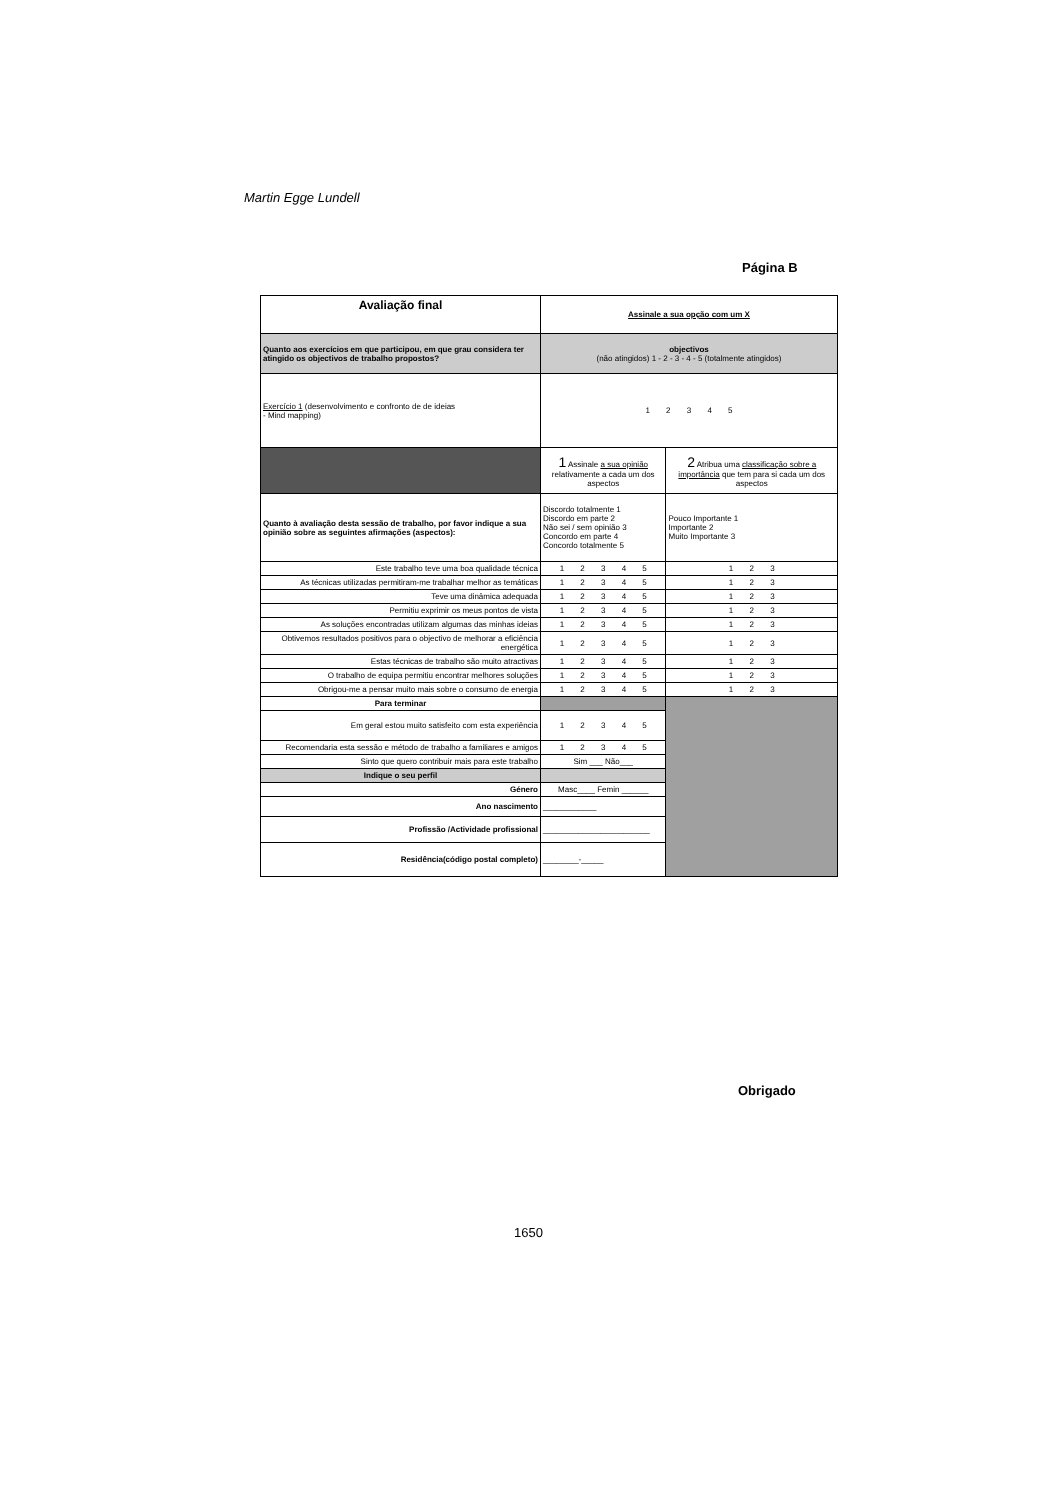Martin Egge Lundell
Página B
| Avaliação final | Assinale a sua opção com um X | |
| Quanto aos exercícios em que participou, em que grau considera ter atingido os objectivos de trabalho propostos? | objectivos (não atingidos) 1 - 2 - 3 - 4 - 5 (totalmente atingidos) | |
| Exercício 1 (desenvolvimento e confronto de de ideias - Mind mapping) | 1 2 3 4 5 | |
| | 1 Assinale a sua opinião relativamente a cada um dos aspectos | 2 Atribua uma classificação sobre a importância que tem para si cada um dos aspectos |
| Quanto à avaliação desta sessão de trabalho, por favor indique a sua opinião sobre as seguintes afirmações (aspectos): | Discordo totalmente 1 Discordo em parte 2 Não sei / sem opinião 3 Concordo em parte 4 Concordo totalmente 5 | Pouco Importante 1 Importante 2 Muito Importante 3 |
| Este trabalho teve uma boa qualidade técnica | 1 2 3 4 5 | 1 2 3 |
| As técnicas utilizadas permitiram-me trabalhar melhor as temáticas | 1 2 3 4 5 | 1 2 3 |
| Teve uma dinâmica adequada | 1 2 3 4 5 | 1 2 3 |
| Permitiu exprimir os meus pontos de vista | 1 2 3 4 5 | 1 2 3 |
| As soluções encontradas utilizam algumas das minhas ideias | 1 2 3 4 5 | 1 2 3 |
| Obtivemos resultados positivos para o objectivo de melhorar a eficiência energética | 1 2 3 4 5 | 1 2 3 |
| Estas técnicas de trabalho são muito atractivas | 1 2 3 4 5 | 1 2 3 |
| O trabalho de equipa permitiu encontrar melhores soluções | 1 2 3 4 5 | 1 2 3 |
| Obrigou-me a pensar muito mais sobre o consumo de energia | 1 2 3 4 5 | 1 2 3 |
| Para terminar | | |
| Em geral estou muito satisfeito com esta experiência | 1 2 3 4 5 | |
| Recomendaria esta sessão e método de trabalho a familiares e amigos | 1 2 3 4 5 | |
| Sinto que quero contribuir mais para este trabalho | Sim ___ Não___ | |
| Indique o seu perfil | | |
| Género | Masc____ Femin ______ | |
| Ano nascimento | ____________ | |
| Profissão /Actividade profissional | ________________________ | |
| Residência(código postal completo) | ________-_____ | |
Obrigado
1650